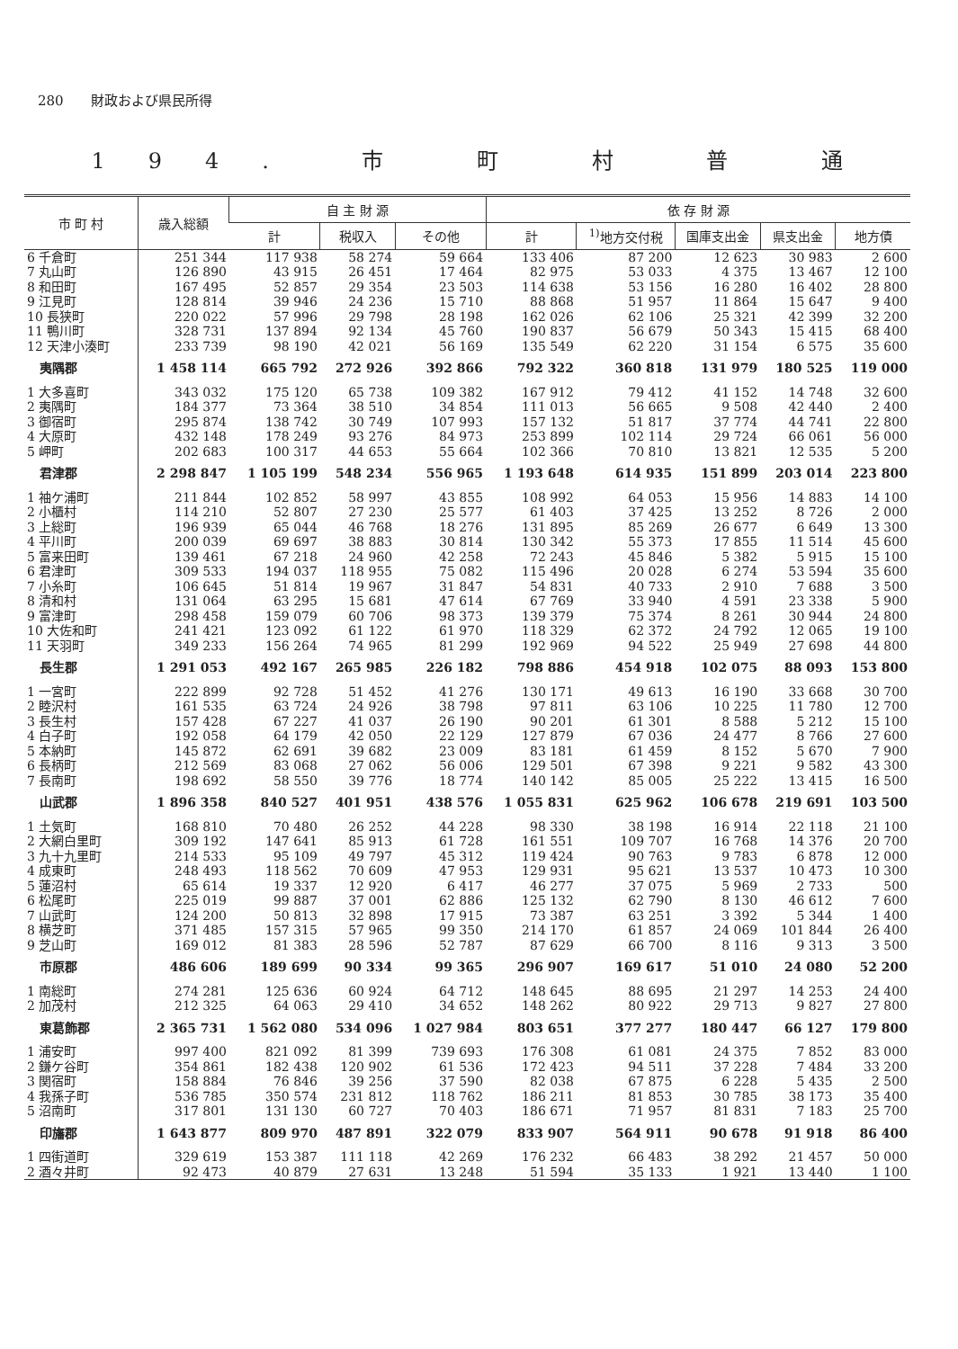280　　財政および県民所得
194. 市 町 村 普 通
| 市 町 村 | 歳入総額 | 自 主 財 源 | | | 依 存 財 源 | | | | |
| --- | --- | --- | --- | --- | --- | --- | --- | --- | --- |
| | | 計 | 税収入 | その他 | 計 | <sup>1)</sup> 地方交付税 | 国庫支出金 | 県支出金 | 地方債 |
| 6 千倉町 | 251 344 | 117 938 | 58 274 | 59 664 | 133 406 | 87 200 | 12 623 | 30 983 | 2 600 |
| 7 丸山町 | 126 890 | 43 915 | 26 451 | 17 464 | 82 975 | 53 033 | 4 375 | 13 467 | 12 100 |
| 8 和田町 | 167 495 | 52 857 | 29 354 | 23 503 | 114 638 | 53 156 | 16 280 | 16 402 | 28 800 |
| 9 江見町 | 128 814 | 39 946 | 24 236 | 15 710 | 88 868 | 51 957 | 11 864 | 15 647 | 9 400 |
| 10 長狭町 | 220 022 | 57 996 | 29 798 | 28 198 | 162 026 | 62 106 | 25 321 | 42 399 | 32 200 |
| 11 鴨川町 | 328 731 | 137 894 | 92 134 | 45 760 | 190 837 | 56 679 | 50 343 | 15 415 | 68 400 |
| 12 天津小湊町 | 233 739 | 98 190 | 42 021 | 56 169 | 135 549 | 62 220 | 31 154 | 6 575 | 35 600 |
| 夷隅郡 | 1 458 114 | 665 792 | 272 926 | 392 866 | 792 322 | 360 818 | 131 979 | 180 525 | 119 000 |
| 1 大多喜町 | 343 032 | 175 120 | 65 738 | 109 382 | 167 912 | 79 412 | 41 152 | 14 748 | 32 600 |
| 2 夷隅町 | 184 377 | 73 364 | 38 510 | 34 854 | 111 013 | 56 665 | 9 508 | 42 440 | 2 400 |
| 3 御宿町 | 295 874 | 138 742 | 30 749 | 107 993 | 157 132 | 51 817 | 37 774 | 44 741 | 22 800 |
| 4 大原町 | 432 148 | 178 249 | 93 276 | 84 973 | 253 899 | 102 114 | 29 724 | 66 061 | 56 000 |
| 5 岬町 | 202 683 | 100 317 | 44 653 | 55 664 | 102 366 | 70 810 | 13 821 | 12 535 | 5 200 |
| 君津郡 | 2 298 847 | 1 105 199 | 548 234 | 556 965 | 1 193 648 | 614 935 | 151 899 | 203 014 | 223 800 |
| 1 袖ケ浦町 | 211 844 | 102 852 | 58 997 | 43 855 | 108 992 | 64 053 | 15 956 | 14 883 | 14 100 |
| 2 小櫃村 | 114 210 | 52 807 | 27 230 | 25 577 | 61 403 | 37 425 | 13 252 | 8 726 | 2 000 |
| 3 上総町 | 196 939 | 65 044 | 46 768 | 18 276 | 131 895 | 85 269 | 26 677 | 6 649 | 13 300 |
| 4 平川町 | 200 039 | 69 697 | 38 883 | 30 814 | 130 342 | 55 373 | 17 855 | 11 514 | 45 600 |
| 5 富来田町 | 139 461 | 67 218 | 24 960 | 42 258 | 72 243 | 45 846 | 5 382 | 5 915 | 15 100 |
| 6 君津町 | 309 533 | 194 037 | 118 955 | 75 082 | 115 496 | 20 028 | 6 274 | 53 594 | 35 600 |
| 7 小糸町 | 106 645 | 51 814 | 19 967 | 31 847 | 54 831 | 40 733 | 2 910 | 7 688 | 3 500 |
| 8 清和村 | 131 064 | 63 295 | 15 681 | 47 614 | 67 769 | 33 940 | 4 591 | 23 338 | 5 900 |
| 9 富津町 | 298 458 | 159 079 | 60 706 | 98 373 | 139 379 | 75 374 | 8 261 | 30 944 | 24 800 |
| 10 大佐和町 | 241 421 | 123 092 | 61 122 | 61 970 | 118 329 | 62 372 | 24 792 | 12 065 | 19 100 |
| 11 天羽町 | 349 233 | 156 264 | 74 965 | 81 299 | 192 969 | 94 522 | 25 949 | 27 698 | 44 800 |
| 長生郡 | 1 291 053 | 492 167 | 265 985 | 226 182 | 798 886 | 454 918 | 102 075 | 88 093 | 153 800 |
| 1 一宮町 | 222 899 | 92 728 | 51 452 | 41 276 | 130 171 | 49 613 | 16 190 | 33 668 | 30 700 |
| 2 睦沢村 | 161 535 | 63 724 | 24 926 | 38 798 | 97 811 | 63 106 | 10 225 | 11 780 | 12 700 |
| 3 長生村 | 157 428 | 67 227 | 41 037 | 26 190 | 90 201 | 61 301 | 8 588 | 5 212 | 15 100 |
| 4 白子町 | 192 058 | 64 179 | 42 050 | 22 129 | 127 879 | 67 036 | 24 477 | 8 766 | 27 600 |
| 5 本納町 | 145 872 | 62 691 | 39 682 | 23 009 | 83 181 | 61 459 | 8 152 | 5 670 | 7 900 |
| 6 長柄町 | 212 569 | 83 068 | 27 062 | 56 006 | 129 501 | 67 398 | 9 221 | 9 582 | 43 300 |
| 7 長南町 | 198 692 | 58 550 | 39 776 | 18 774 | 140 142 | 85 005 | 25 222 | 13 415 | 16 500 |
| 山武郡 | 1 896 358 | 840 527 | 401 951 | 438 576 | 1 055 831 | 625 962 | 106 678 | 219 691 | 103 500 |
| 1 土気町 | 168 810 | 70 480 | 26 252 | 44 228 | 98 330 | 38 198 | 16 914 | 22 118 | 21 100 |
| 2 大網白里町 | 309 192 | 147 641 | 85 913 | 61 728 | 161 551 | 109 707 | 16 768 | 14 376 | 20 700 |
| 3 九十九里町 | 214 533 | 95 109 | 49 797 | 45 312 | 119 424 | 90 763 | 9 783 | 6 878 | 12 000 |
| 4 成東町 | 248 493 | 118 562 | 70 609 | 47 953 | 129 931 | 95 621 | 13 537 | 10 473 | 10 300 |
| 5 蓮沼村 | 65 614 | 19 337 | 12 920 | 6 417 | 46 277 | 37 075 | 5 969 | 2 733 | 500 |
| 6 松尾町 | 225 019 | 99 887 | 37 001 | 62 886 | 125 132 | 62 790 | 8 130 | 46 612 | 7 600 |
| 7 山武町 | 124 200 | 50 813 | 32 898 | 17 915 | 73 387 | 63 251 | 3 392 | 5 344 | 1 400 |
| 8 横芝町 | 371 485 | 157 315 | 57 965 | 99 350 | 214 170 | 61 857 | 24 069 | 101 844 | 26 400 |
| 9 芝山町 | 169 012 | 81 383 | 28 596 | 52 787 | 87 629 | 66 700 | 8 116 | 9 313 | 3 500 |
| 市原郡 | 486 606 | 189 699 | 90 334 | 99 365 | 296 907 | 169 617 | 51 010 | 24 080 | 52 200 |
| 1 南総町 | 274 281 | 125 636 | 60 924 | 64 712 | 148 645 | 88 695 | 21 297 | 14 253 | 24 400 |
| 2 加茂村 | 212 325 | 64 063 | 29 410 | 34 652 | 148 262 | 80 922 | 29 713 | 9 827 | 27 800 |
| 東葛飾郡 | 2 365 731 | 1 562 080 | 534 096 | 1 027 984 | 803 651 | 377 277 | 180 447 | 66 127 | 179 800 |
| 1 浦安町 | 997 400 | 821 092 | 81 399 | 739 693 | 176 308 | 61 081 | 24 375 | 7 852 | 83 000 |
| 2 鎌ケ谷町 | 354 861 | 182 438 | 120 902 | 61 536 | 172 423 | 94 511 | 37 228 | 7 484 | 33 200 |
| 3 関宿町 | 158 884 | 76 846 | 39 256 | 37 590 | 82 038 | 67 875 | 6 228 | 5 435 | 2 500 |
| 4 我孫子町 | 536 785 | 350 574 | 231 812 | 118 762 | 186 211 | 81 853 | 30 785 | 38 173 | 35 400 |
| 5 沼南町 | 317 801 | 131 130 | 60 727 | 70 403 | 186 671 | 71 957 | 81 831 | 7 183 | 25 700 |
| 印旛郡 | 1 643 877 | 809 970 | 487 891 | 322 079 | 833 907 | 564 911 | 90 678 | 91 918 | 86 400 |
| 1 四街道町 | 329 619 | 153 387 | 111 118 | 42 269 | 176 232 | 66 483 | 38 292 | 21 457 | 50 000 |
| 2 酒々井町 | 92 473 | 40 879 | 27 631 | 13 248 | 51 594 | 35 133 | 1 921 | 13 440 | 1 100 |